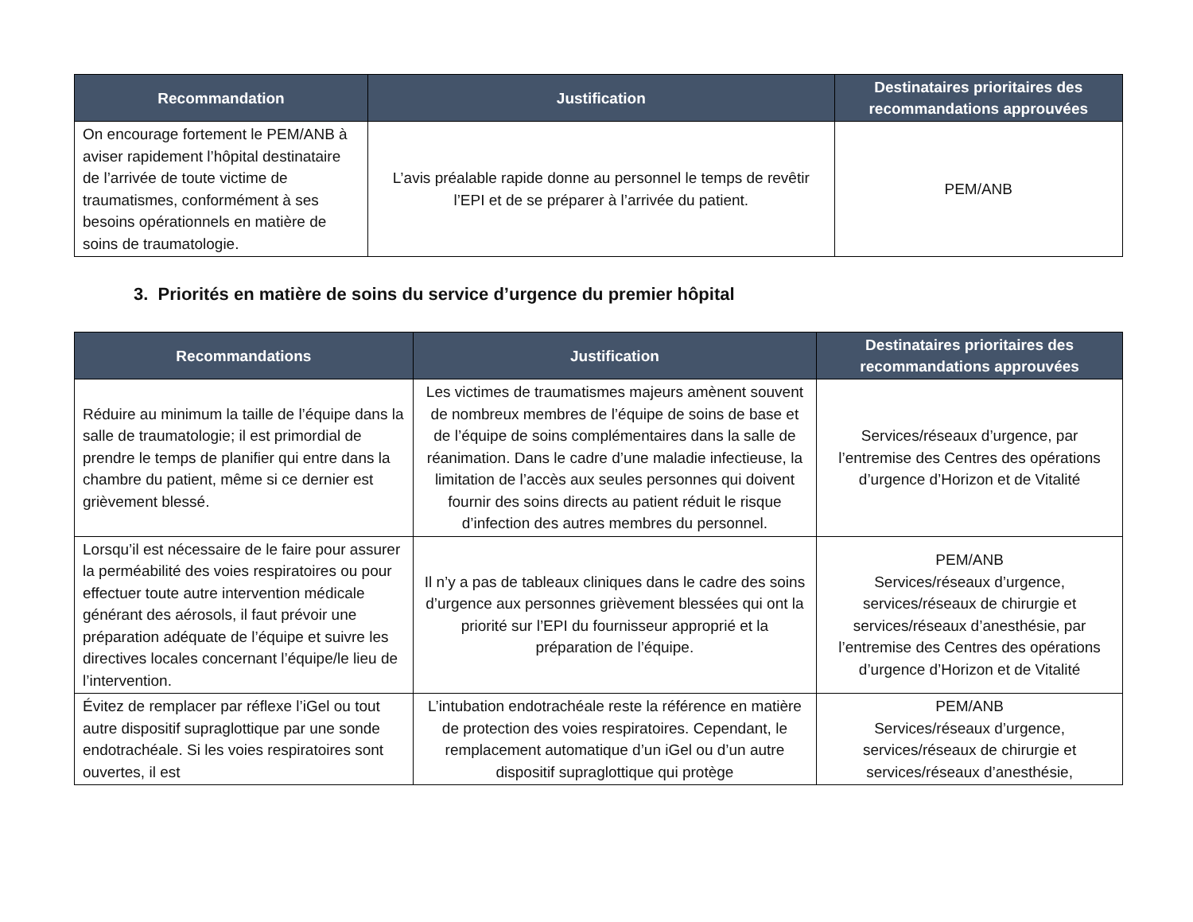| Recommandation | Justification | Destinataires prioritaires des recommandations approuvées |
| --- | --- | --- |
| On encourage fortement le PEM/ANB à aviser rapidement l’hôpital destinataire de l’arrivée de toute victime de traumatismes, conformément à ses besoins opérationnels en matière de soins de traumatologie. | L’avis préalable rapide donne au personnel le temps de revêtir l’EPI et de se préparer à l’arrivée du patient. | PEM/ANB |
3. Priorités en matière de soins du service d’urgence du premier hôpital
| Recommandations | Justification | Destinataires prioritaires des recommandations approuvées |
| --- | --- | --- |
| Réduire au minimum la taille de l’équipe dans la salle de traumatologie; il est primordial de prendre le temps de planifier qui entre dans la chambre du patient, même si ce dernier est grièvement blessé. | Les victimes de traumatismes majeurs amènent souvent de nombreux membres de l’équipe de soins de base et de l’équipe de soins complémentaires dans la salle de réanimation. Dans le cadre d’une maladie infectieuse, la limitation de l’accès aux seules personnes qui doivent fournir des soins directs au patient réduit le risque d’infection des autres membres du personnel. | Services/réseaux d’urgence, par l’entremise des Centres des opérations d’urgence d’Horizon et de Vitalité |
| Lorsqu’il est nécessaire de le faire pour assurer la perméabilité des voies respiratoires ou pour effectuer toute autre intervention médicale générant des aérosols, il faut prévoir une préparation adéquate de l’équipe et suivre les directives locales concernant l’équipe/le lieu de l’intervention. | Il n’y a pas de tableaux cliniques dans le cadre des soins d’urgence aux personnes grièvement blessées qui ont la priorité sur l’EPI du fournisseur approprié et la préparation de l’équipe. | PEM/ANB Services/réseaux d’urgence, services/réseaux de chirurgie et services/réseaux d’anesthésie, par l’entremise des Centres des opérations d’urgence d’Horizon et de Vitalité |
| Évitez de remplacer par réflexe l’iGel ou tout autre dispositif supraglottique par une sonde endotrachéale. Si les voies respiratoires sont ouvertes, il est | L’intubation endotrachéale reste la référence en matière de protection des voies respiratoires. Cependant, le remplacement automatique d’un iGel ou d’un autre dispositif supraglottique qui protège | PEM/ANB Services/réseaux d’urgence, services/réseaux de chirurgie et services/réseaux d’anesthésie, |